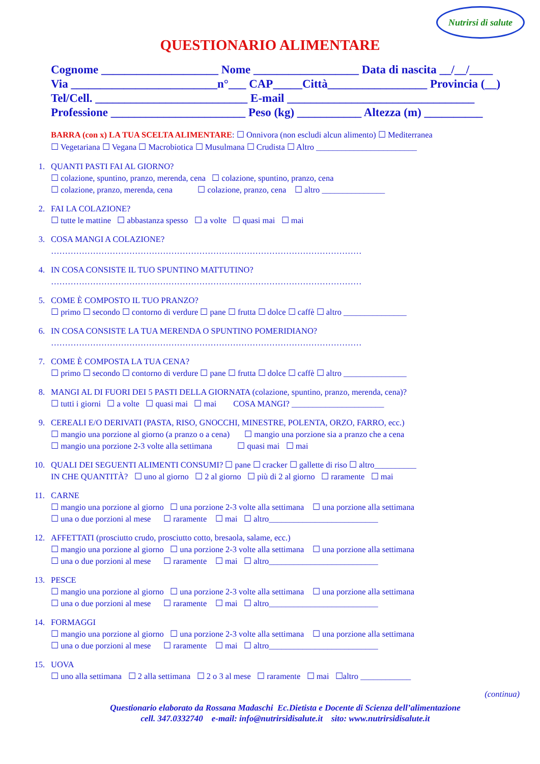Nutrirsi di salute
QUESTIONARIO ALIMENTARE
Cognome ____________________ Nome __________________ Data di nascita __/__/____
Via _________________________n°___ CAP_____Città_________________ Provincia (__)
Tel/Cell. __________________________ E-mail ________________________________
Professione _______________________ Peso (kg) ___________ Altezza (m) __________
BARRA (con x) LA TUA SCELTA ALIMENTARE: ☐ Onnivora (non escludi alcun alimento) ☐ Mediterranea
☐ Vegetariana ☐ Vegana ☐ Macrobiotica ☐ Musulmana ☐ Crudista ☐ Altro ________________________
1. QUANTI PASTI FAI AL GIORNO?
☐ colazione, spuntino, pranzo, merenda, cena ☐ colazione, spuntino, pranzo, cena
☐ colazione, pranzo, merenda, cena ☐ colazione, pranzo, cena ☐ altro _______________
2. FAI LA COLAZIONE?
☐ tutte le mattine ☐ abbastanza spesso ☐ a volte ☐ quasi mai ☐ mai
3. COSA MANGI A COLAZIONE?
…………………………………………………………………………………………………
4. IN COSA CONSISTE IL TUO SPUNTINO MATTUTINO?
…………………………………………………………………………………………………
5. COME È COMPOSTO IL TUO PRANZO?
☐ primo ☐ secondo ☐ contorno di verdure ☐ pane ☐ frutta ☐ dolce ☐ caffè ☐ altro _______________
6. IN COSA CONSISTE LA TUA MERENDA O SPUNTINO POMERIDIANO?
…………………………………………………………………………………………………
7. COME È COMPOSTA LA TUA CENA?
☐ primo ☐ secondo ☐ contorno di verdure ☐ pane ☐ frutta ☐ dolce ☐ caffè ☐ altro _______________
8. MANGI AL DI FUORI DEI 5 PASTI DELLA GIORNATA (colazione, spuntino, pranzo, merenda, cena)?
☐ tutti i giorni ☐ a volte ☐ quasi mai ☐ mai COSA MANGI? ______________________
9. CEREALI E/O DERIVATI (PASTA, RISO, GNOCCHI, MINESTRE, POLENTA, ORZO, FARRO, ecc.)
☐ mangio una porzione al giorno (a pranzo o a cena) ☐ mangio una porzione sia a pranzo che a cena
☐ mangio una porzione 2-3 volte alla settimana ☐ quasi mai ☐ mai
10. QUALI DEI SEGUENTI ALIMENTI CONSUMI? ☐ pane ☐ cracker ☐ gallette di riso ☐ altro__________
IN CHE QUANTITÀ? ☐ uno al giorno ☐ 2 al giorno ☐ più di 2 al giorno ☐ raramente ☐ mai
11. CARNE
☐ mangio una porzione al giorno ☐ una porzione 2-3 volte alla settimana ☐ una porzione alla settimana
☐ una o due porzioni al mese ☐ raramente ☐ mai ☐ altro__________________________
12. AFFETTATI (prosciutto crudo, prosciutto cotto, bresaola, salame, ecc.)
☐ mangio una porzione al giorno ☐ una porzione 2-3 volte alla settimana ☐ una porzione alla settimana
☐ una o due porzioni al mese ☐ raramente ☐ mai ☐ altro__________________________
13. PESCE
☐ mangio una porzione al giorno ☐ una porzione 2-3 volte alla settimana ☐ una porzione alla settimana
☐ una o due porzioni al mese ☐ raramente ☐ mai ☐ altro__________________________
14. FORMAGGI
☐ mangio una porzione al giorno ☐ una porzione 2-3 volte alla settimana ☐ una porzione alla settimana
☐ una o due porzioni al mese ☐ raramente ☐ mai ☐ altro__________________________
15. UOVA
☐ uno alla settimana ☐ 2 alla settimana ☐ 2 o 3 al mese ☐ raramente ☐ mai ☐altro ____________
(continua)
Questionario elaborato da Rossana Madaschi Ec.Dietista e Docente di Scienza dell’alimentazione
cell. 347.0332740 e-mail: info@nutrirsidisalute.it sito: www.nutrirsidisalute.it